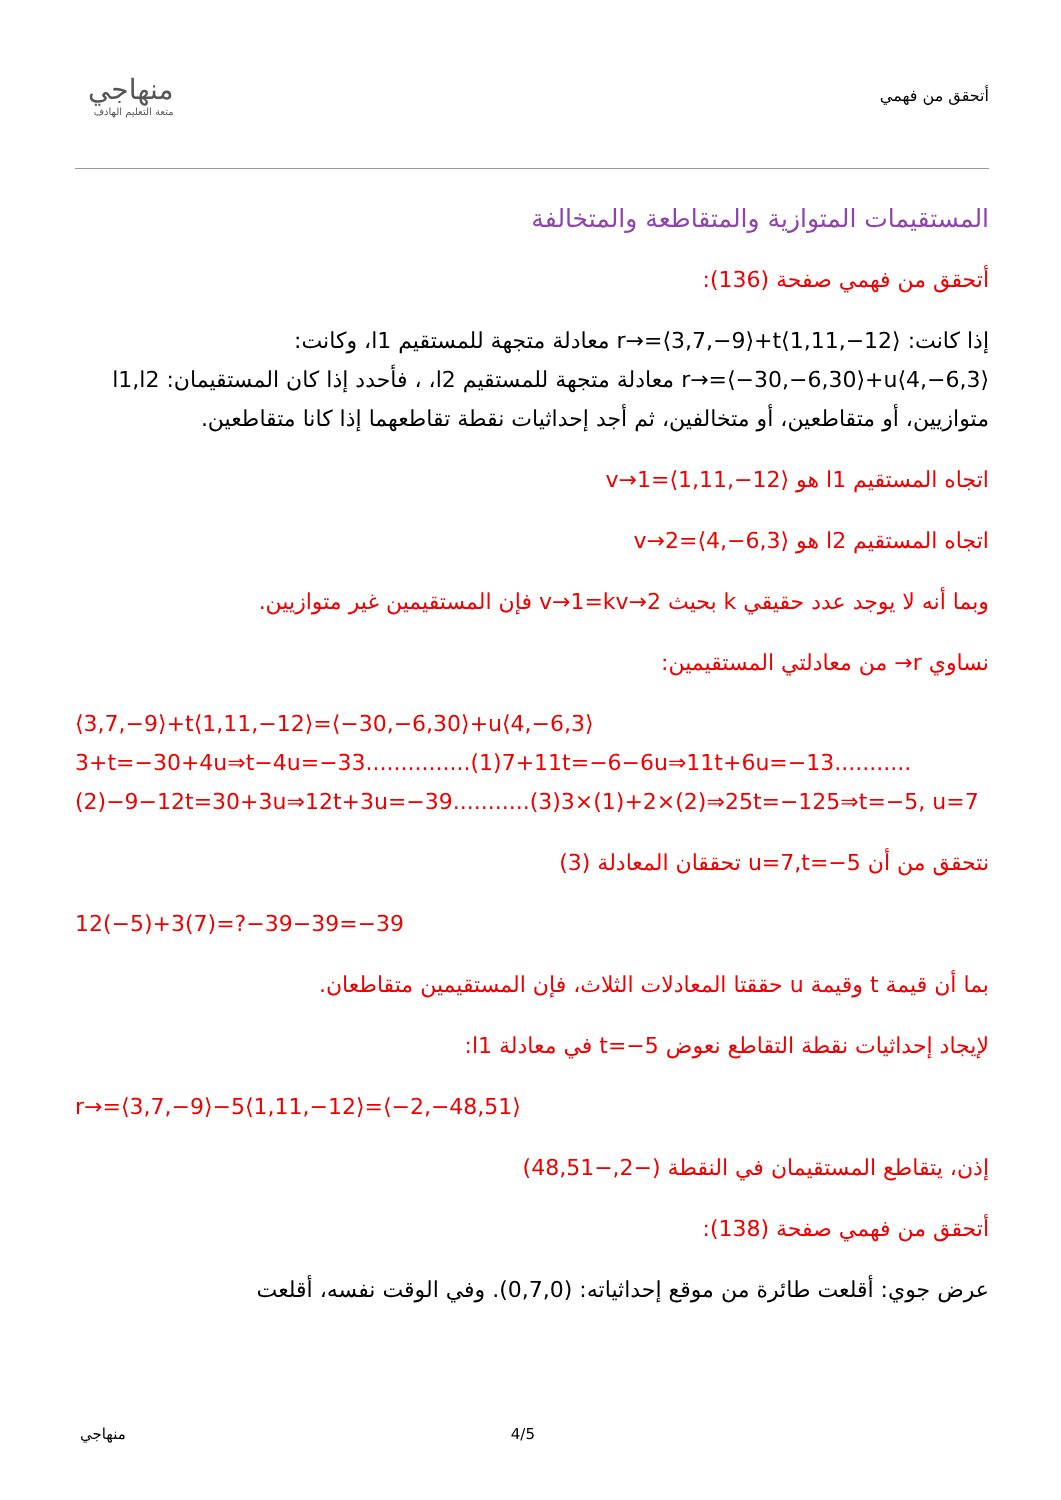أتحقق من فهمي
منهاجي
متعة التعليم الهادف
المستقيمات المتوازية والمتقاطعة والمتخالفة
أتحقق من فهمي صفحة (136):
إذا كانت: r→=⟨3,7,−9⟩+t⟨1,11,−12⟩ معادلة متجهة للمستقيم l1، وكانت: r→=⟨−30,−6,30⟩+u⟨4,−6,3⟩ معادلة متجهة للمستقيم l2، ، فأحدد إذا كان المستقيمان: l1,l2 متوازيين، أو متقاطعين، أو متخالفين، ثم أجد إحداثيات نقطة تقاطعهما إذا كانا متقاطعين.
اتجاه المستقيم l1 هو v→1=⟨1,11,−12⟩
اتجاه المستقيم l2 هو v→2=⟨4,−6,3⟩
وبما أنه لا يوجد عدد حقيقي k بحيث v→1=kv→2 فإن المستقيمين غير متوازيين.
نساوي r→ من معادلتي المستقيمين:
⟨3,7,−9⟩+t⟨1,11,−12⟩=⟨−30,−6,30⟩+u⟨4,−6,3⟩3+t=−30+4u⇒t−4u=−33...............(1)7+11t=−6−6u⇒11t+6u=−13...........(2)−9−12t=30+3u⇒12t+3u=−39...........(3)3×(1)+2×(2)⇒25t=−125⇒t=−5, u=7
نتحقق من أن u=7,t=−5 تحققان المعادلة (3)
12(−5)+3(7)=?−39−39=−39
بما أن قيمة t وقيمة u حققتا المعادلات الثلاث، فإن المستقيمين متقاطعان.
لإيجاد إحداثيات نقطة التقاطع نعوض t=−5 في معادلة l1:
r→=⟨3,7,−9⟩−5⟨1,11,−12⟩=⟨−2,−48,51⟩
إذن، يتقاطع المستقيمان في النقطة (−2,−48,51)
أتحقق من فهمي صفحة (138):
عرض جوي: أقلعت طائرة من موقع إحداثياته: (0,7,0). وفي الوقت نفسه، أقلعت
منهاجي 4/5